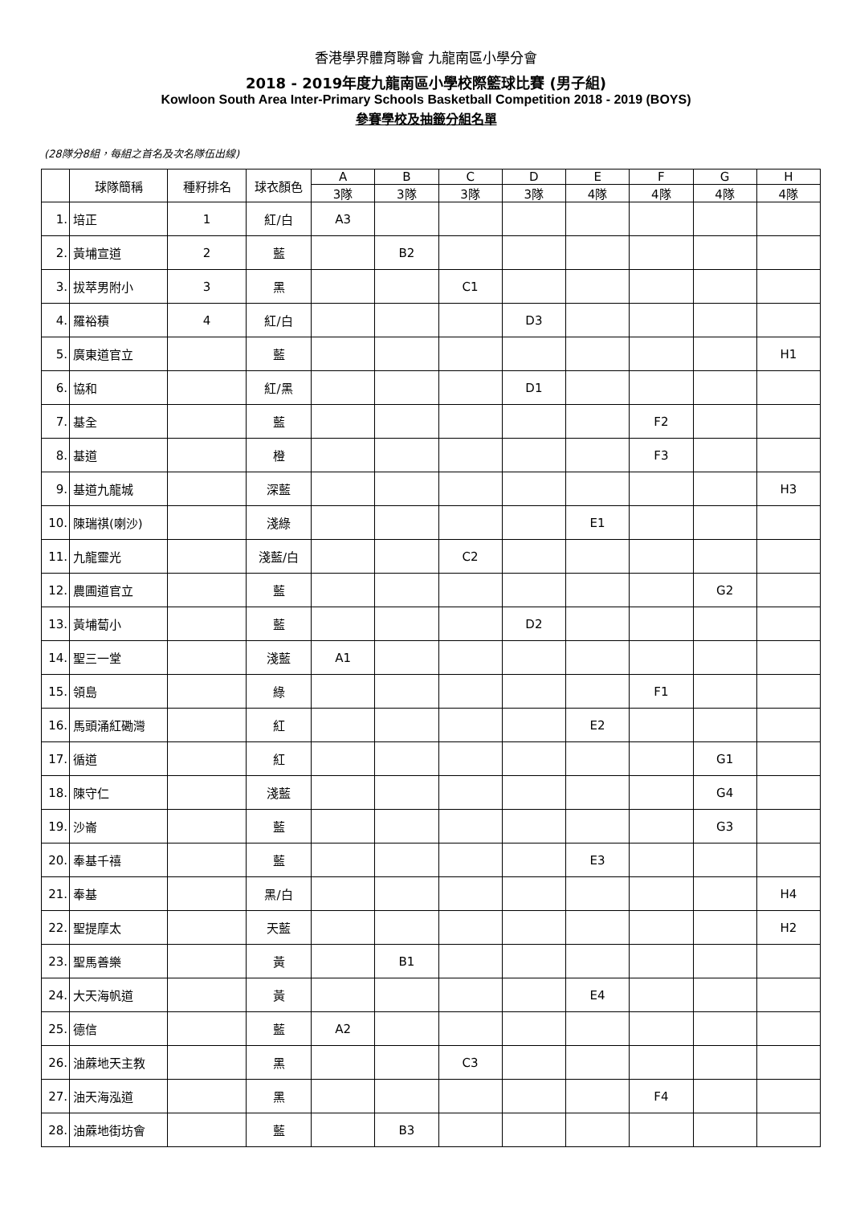香港學界體育聯會 九龍南區小學分會
2018 - 2019年度九龍南區小學校際籃球比賽 (男子組)
Kowloon South Area Inter-Primary Schools Basketball Competition 2018 - 2019 (BOYS)
參賽學校及抽籤分組名單
(28隊分8組，每組之首名及次名隊伍出線)
| | 球隊簡稱 | 種籽排名 | 球衣顏色 | A | B | C | D | E | F | G | H |
| --- | --- | --- | --- | --- | --- | --- | --- | --- | --- | --- | --- |
| | | | | 3隊 | 3隊 | 3隊 | 3隊 | 4隊 | 4隊 | 4隊 | 4隊 |
| 1. | 培正 | 1 | 紅/白 | A3 | | | | | | | |
| 2. | 黃埔宣道 | 2 | 藍 | | B2 | | | | | | |
| 3. | 拔萃男附小 | 3 | 黑 | | | C1 | | | | | |
| 4. | 羅裕積 | 4 | 紅/白 | | | | D3 | | | | |
| 5. | 廣東道官立 | | 藍 | | | | | | | | H1 |
| 6. | 協和 | | 紅/黑 | | | | D1 | | | | |
| 7. | 基全 | | 藍 | | | | | | F2 | | |
| 8. | 基道 | | 橙 | | | | | | F3 | | |
| 9. | 基道九龍城 | | 深藍 | | | | | | | | H3 |
| 10. | 陳瑞祺(喇沙) | | 淺綠 | | | | | E1 | | | |
| 11. | 九龍靈光 | | 淺藍/白 | | | C2 | | | | | |
| 12. | 農圃道官立 | | 藍 | | | | | | | G2 | |
| 13. | 黃埔蔔小 | | 藍 | | | | D2 | | | | |
| 14. | 聖三一堂 | | 淺藍 | A1 | | | | | | | |
| 15. | 領島 | | 綠 | | | | | | F1 | | |
| 16. | 馬頭涌紅磡灣 | | 紅 | | | | | E2 | | | |
| 17. | 循道 | | 紅 | | | | | | | G1 | |
| 18. | 陳守仁 | | 淺藍 | | | | | | | G4 | |
| 19. | 沙崙 | | 藍 | | | | | | | G3 | |
| 20. | 奉基千禧 | | 藍 | | | | | E3 | | | |
| 21. | 奉基 | | 黑/白 | | | | | | | | H4 |
| 22. | 聖提摩太 | | 天藍 | | | | | | | | H2 |
| 23. | 聖馬善樂 | | 黃 | | B1 | | | | | | |
| 24. | 大天海帆道 | | 黃 | | | | | E4 | | | |
| 25. | 德信 | | 藍 | A2 | | | | | | | |
| 26. | 油蔴地天主教 | | 黑 | | | C3 | | | | | |
| 27. | 油天海泓道 | | 黑 | | | | | | F4 | | |
| 28. | 油蔴地街坊會 | | 藍 | | B3 | | | | | | |